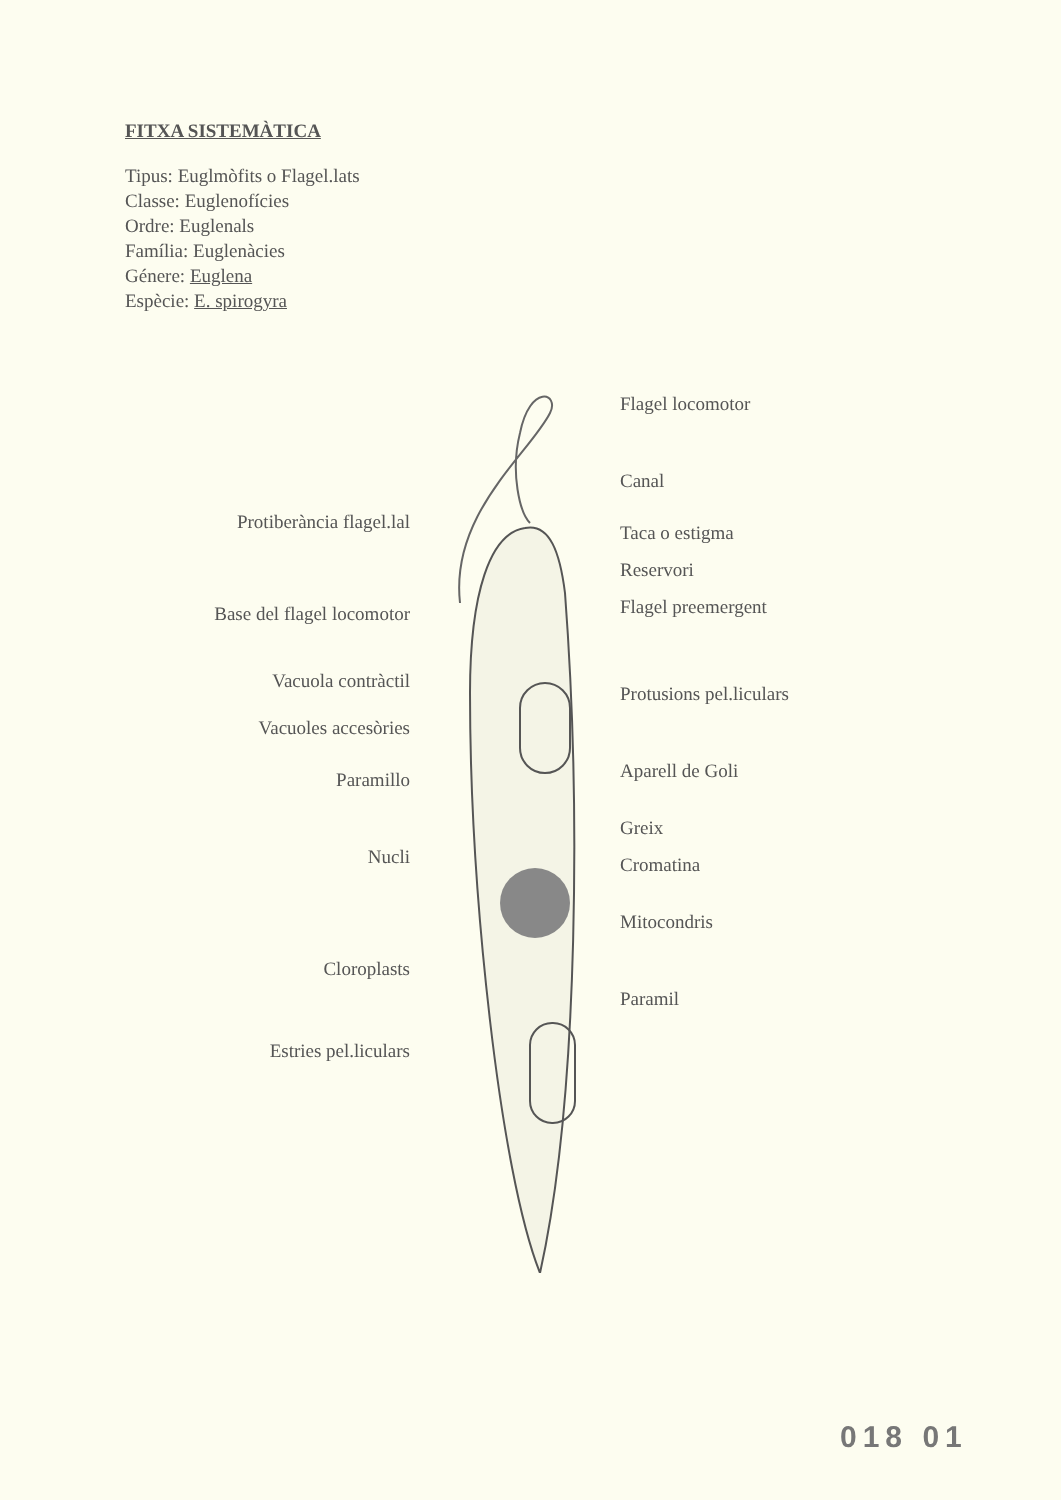FITXA SISTEMÀTICA
Tipus: Euglmòfits o Flagel.lats
Classe: Euglenofícies
Ordre: Euglenals
Família: Euglenàcies
Génere: Euglena
Espècie: E. spirogyra
Protiberància flagel.lal
Base del flagel locomotor
Vacuola contràctil
Vacuoles accesòries
Paramillo
Nucli
Cloroplasts
Estries pel.liculars
Flagel locomotor
Canal
Taca o estigma
Reservori
Flagel preemergent
Protusions pel.liculars
Aparell de Goli
Greix
Cromatina
Mitocondris
Paramil
018 01